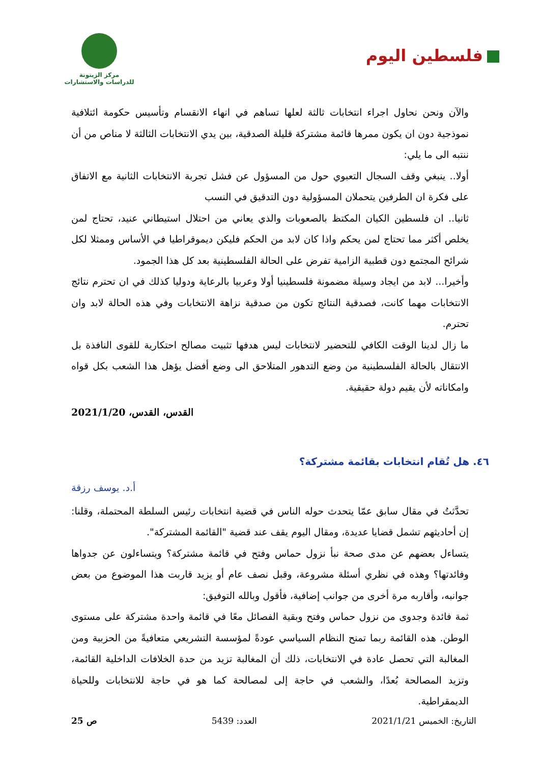فلسطين اليوم
مركز الزيتونة
للدراسات والاستشارات
والآن ونحن نحاول اجراء انتخابات ثالثة لعلها تساهم في انهاء الانقسام وتأسيس حكومة ائتلافية نموذجية دون ان يكون ممرها قائمة مشتركة قليلة الصدقية، بين يدي الانتخابات الثالثة لا مناص من أن ننتبه الى ما يلي:
أولا.. ينبغي وقف السجال التعبوي حول من المسؤول عن فشل تجربة الانتخابات الثانية مع الاتفاق على فكرة ان الطرفين يتحملان المسؤولية دون التدقيق في النسب
ثانيا.. ان فلسطين الكيان المكتظ بالصعوبات والذي يعاني من احتلال استيطاني عنيد، تحتاج لمن يخلص أكثر مما تحتاج لمن يحكم واذا كان لابد من الحكم فليكن ديموقراطيا في الأساس وممثلا لكل شرائح المجتمع دون قطبية الزامية تفرض على الحالة الفلسطينية بعد كل هذا الجمود.
وأخيرا... لابد من ايجاد وسيلة مضمونة فلسطينيا أولا وعربيا بالرعاية ودوليا كذلك في ان تحترم نتائج الانتخابات مهما كانت، فصدقية النتائج تكون من صدقية نزاهة الانتخابات وفي هذه الحالة لابد وان تحترم.
ما زال لدينا الوقت الكافي للتحضير لانتخابات ليس هدفها تثبيت مصالح احتكارية للقوى النافذة بل الانتقال بالحالة الفلسطينية من وضع التدهور المتلاحق الى وضع أفضل يؤهل هذا الشعب بكل قواه وامكاناته لأن يقيم دولة حقيقية.
القدس، القدس، 2021/1/20
٤٦. هل تُقام انتخابات بقائمة مشتركة؟
أ.د. يوسف رزقة
تحدَّثتُ في مقال سابق عمّا يتحدث حوله الناس في قضية انتخابات رئيس السلطة المحتملة، وقلنا: إن أحاديثهم تشمل قضايا عديدة، ومقال اليوم يقف عند قضية "القائمة المشتركة".
يتساءل بعضهم عن مدى صحة نبأ نزول حماس وفتح في قائمة مشتركة؟ ويتساءلون عن جدواها وفائدتها؟ وهذه في نظري أسئلة مشروعة، وقبل نصف عام أو يزيد قاربت هذا الموضوع من بعض جوانبه، وأقاربه مرة أخرى من جوانب إضافية، فأقول وبالله التوفيق:
ثمة فائدة وجدوى من نزول حماس وفتح وبقية الفصائل معًا في قائمة واحدة مشتركة على مستوى الوطن. هذه القائمة ربما تمنح النظام السياسي عودةً لمؤسسة التشريعي متعافيةً من الحزبية ومن المغالبة التي تحصل عادة في الانتخابات، ذلك أن المغالبة تزيد من حدة الخلافات الداخلية القائمة، وتزيد المصالحة بُعدًا، والشعب في حاجة إلى لمصالحة كما هو في حاجة للانتخابات وللحياة الديمقراطية.
التاريخ: الخميس 2021/1/21 العدد: 5439 ص 25